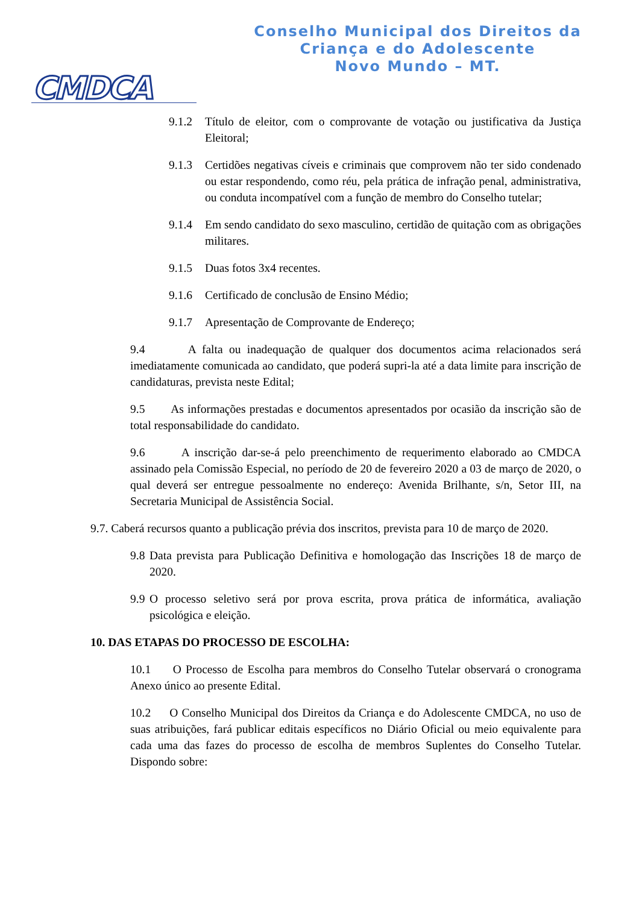CMDCA
Conselho Municipal dos Direitos da
Criança e do Adolescente
Novo Mundo – MT.
9.1.2 Título de eleitor, com o comprovante de votação ou justificativa da Justiça Eleitoral;
9.1.3 Certidões negativas cíveis e criminais que comprovem não ter sido condenado ou estar respondendo, como réu, pela prática de infração penal, administrativa, ou conduta incompatível com a função de membro do Conselho tutelar;
9.1.4 Em sendo candidato do sexo masculino, certidão de quitação com as obrigações militares.
9.1.5 Duas fotos 3x4 recentes.
9.1.6 Certificado de conclusão de Ensino Médio;
9.1.7 Apresentação de Comprovante de Endereço;
9.4 A falta ou inadequação de qualquer dos documentos acima relacionados será imediatamente comunicada ao candidato, que poderá supri-la até a data limite para inscrição de candidaturas, prevista neste Edital;
9.5 As informações prestadas e documentos apresentados por ocasião da inscrição são de total responsabilidade do candidato.
9.6 A inscrição dar-se-á pelo preenchimento de requerimento elaborado ao CMDCA assinado pela Comissão Especial, no período de 20 de fevereiro 2020 a 03 de março de 2020, o qual deverá ser entregue pessoalmente no endereço: Avenida Brilhante, s/n, Setor III, na Secretaria Municipal de Assistência Social.
9.7. Caberá recursos quanto a publicação prévia dos inscritos, prevista para 10 de março de 2020.
9.8 Data prevista para Publicação Definitiva e homologação das Inscrições 18 de março de 2020.
9.9 O processo seletivo será por prova escrita, prova prática de informática, avaliação psicológica e eleição.
10. DAS ETAPAS DO PROCESSO DE ESCOLHA:
10.1 O Processo de Escolha para membros do Conselho Tutelar observará o cronograma Anexo único ao presente Edital.
10.2 O Conselho Municipal dos Direitos da Criança e do Adolescente CMDCA, no uso de suas atribuições, fará publicar editais específicos no Diário Oficial ou meio equivalente para cada uma das fazes do processo de escolha de membros Suplentes do Conselho Tutelar. Dispondo sobre: